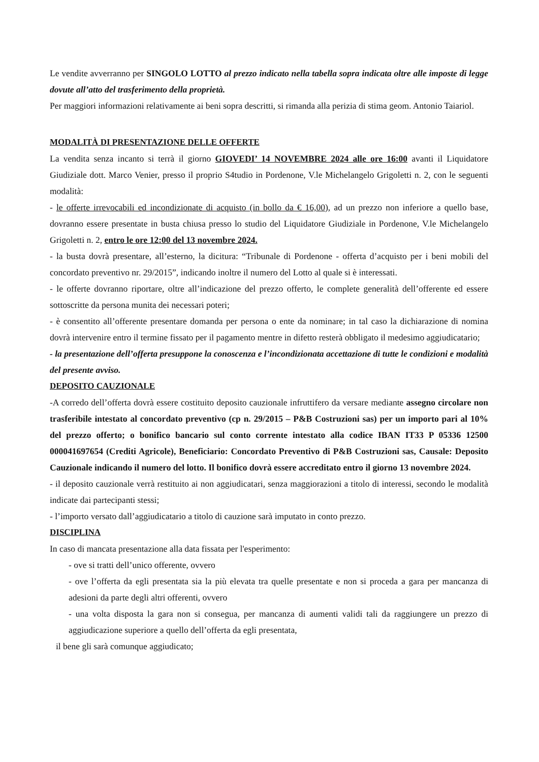Le vendite avverranno per SINGOLO LOTTO al prezzo indicato nella tabella sopra indicata oltre alle imposte di legge dovute all’atto del trasferimento della proprietà.
Per maggiori informazioni relativamente ai beni sopra descritti, si rimanda alla perizia di stima geom. Antonio Taiariol.
MODALITÀ DI PRESENTAZIONE DELLE OFFERTE
La vendita senza incanto si terrà il giorno GIOVEDI’ 14 NOVEMBRE 2024 alle ore 16:00 avanti il Liquidatore Giudiziale dott. Marco Venier, presso il proprio S4tudio in Pordenone, V.le Michelangelo Grigoletti n. 2, con le seguenti modalità:
- le offerte irrevocabili ed incondizionate di acquisto (in bollo da € 16,00), ad un prezzo non inferiore a quello base, dovranno essere presentate in busta chiusa presso lo studio del Liquidatore Giudiziale in Pordenone, V.le Michelangelo Grigoletti n. 2, entro le ore 12:00 del 13 novembre 2024.
- la busta dovrà presentare, all’esterno, la dicitura: “Tribunale di Pordenone - offerta d’acquisto per i beni mobili del concordato preventivo nr. 29/2015”, indicando inoltre il numero del Lotto al quale si è interessati.
- le offerte dovranno riportare, oltre all’indicazione del prezzo offerto, le complete generalità dell’offerente ed essere sottoscritte da persona munita dei necessari poteri;
- è consentito all’offerente presentare domanda per persona o ente da nominare; in tal caso la dichiarazione di nomina dovrà intervenire entro il termine fissato per il pagamento mentre in difetto resterà obbligato il medesimo aggiudicatario;
- la presentazione dell’offerta presuppone la conoscenza e l’incondizionata accettazione di tutte le condizioni e modalità del presente avviso.
DEPOSITO CAUZIONALE
-A corredo dell’offerta dovrà essere costituito deposito cauzionale infruttifero da versare mediante assegno circolare non trasferibile intestato al concordato preventivo (cp n. 29/2015 – P&B Costruzioni sas) per un importo pari al 10% del prezzo offerto; o bonifico bancario sul conto corrente intestato alla codice IBAN IT33 P 05336 12500 000041697654 (Crediti Agricole), Beneficiario: Concordato Preventivo di P&B Costruzioni sas, Causale: Deposito Cauzionale indicando il numero del lotto. Il bonifico dovrà essere accreditato entro il giorno 13 novembre 2024.
- il deposito cauzionale verrà restituito ai non aggiudicatari, senza maggiorazioni a titolo di interessi, secondo le modalità indicate dai partecipanti stessi;
- l’importo versato dall’aggiudicatario a titolo di cauzione sarà imputato in conto prezzo.
DISCIPLINA
In caso di mancata presentazione alla data fissata per l'esperimento:
- ove si tratti dell’unico offerente, ovvero
- ove l’offerta da egli presentata sia la più elevata tra quelle presentate e non si proceda a gara per mancanza di adesioni da parte degli altri offerenti, ovvero
- una volta disposta la gara non si consegua, per mancanza di aumenti validi tali da raggiungere un prezzo di aggiudicazione superiore a quello dell’offerta da egli presentata,
il bene gli sarà comunque aggiudicato;